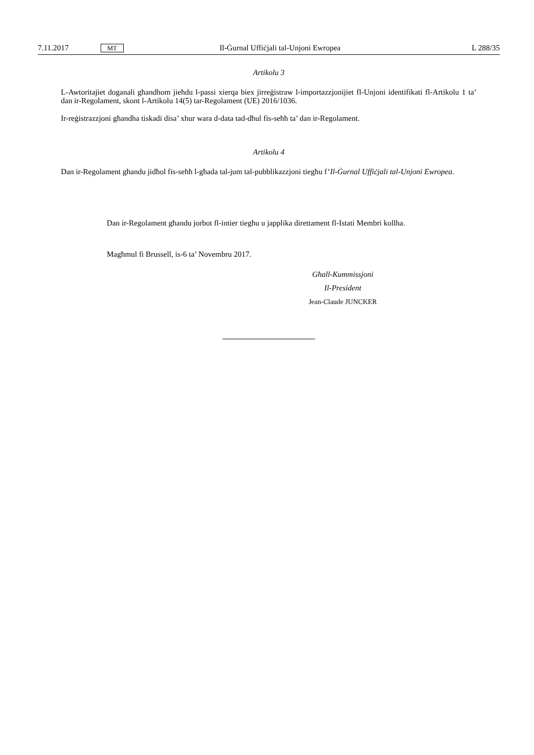7.11.2017 MT Il-Ġurnal Uffiċjali tal-Unjoni Ewropea L 288/35
Artikolu 3
L-Awtoritajiet doganali għandhom jieħdu l-passi xierqa biex jirreġistraw l-importazzjonijiet fl-Unjoni identifikati fl-Artikolu 1 ta’ dan ir-Regolament, skont l-Artikolu 14(5) tar-Regolament (UE) 2016/1036.
Ir-reġistrazzjoni għandha tiskadi disa’ xhur wara d-data tad-dħul fis-seħħ ta’ dan ir-Regolament.
Artikolu 4
Dan ir-Regolament għandu jidħol fis-seħħ l-għada tal-jum tal-pubblikazzjoni tiegħu f’Il-Ġurnal Uffiċjali tal-Unjoni Ewropea.
Dan ir-Regolament għandu jorbot fl-intier tiegħu u japplika direttament fl-Istati Membri kollha.
Magħmul fi Brussell, is-6 ta’ Novembru 2017.
Għall-Kummissjoni
Il-President
Jean-Claude JUNCKER